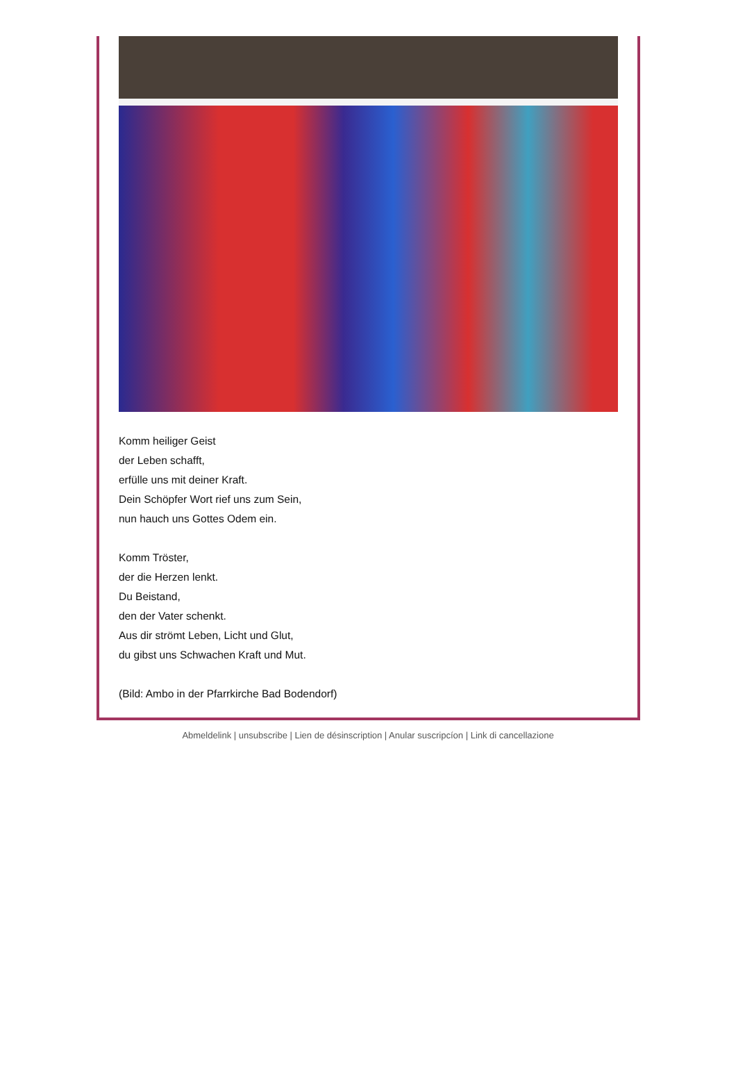Komm heiliger Geist
der Leben schafft,
erfülle uns mit deiner Kraft.
Dein Schöpfer Wort rief uns zum Sein,
nun hauch uns Gottes Odem ein.
Komm Tröster,
der die Herzen lenkt.
Du Beistand,
den der Vater schenkt.
Aus dir strömt Leben, Licht und Glut,
du gibst uns Schwachen Kraft und Mut.
(Bild: Ambo in der Pfarrkirche Bad Bodendorf)
Abmeldelink | unsubscribe | Lien de désinscription | Anular suscripcíon | Link di cancellazione